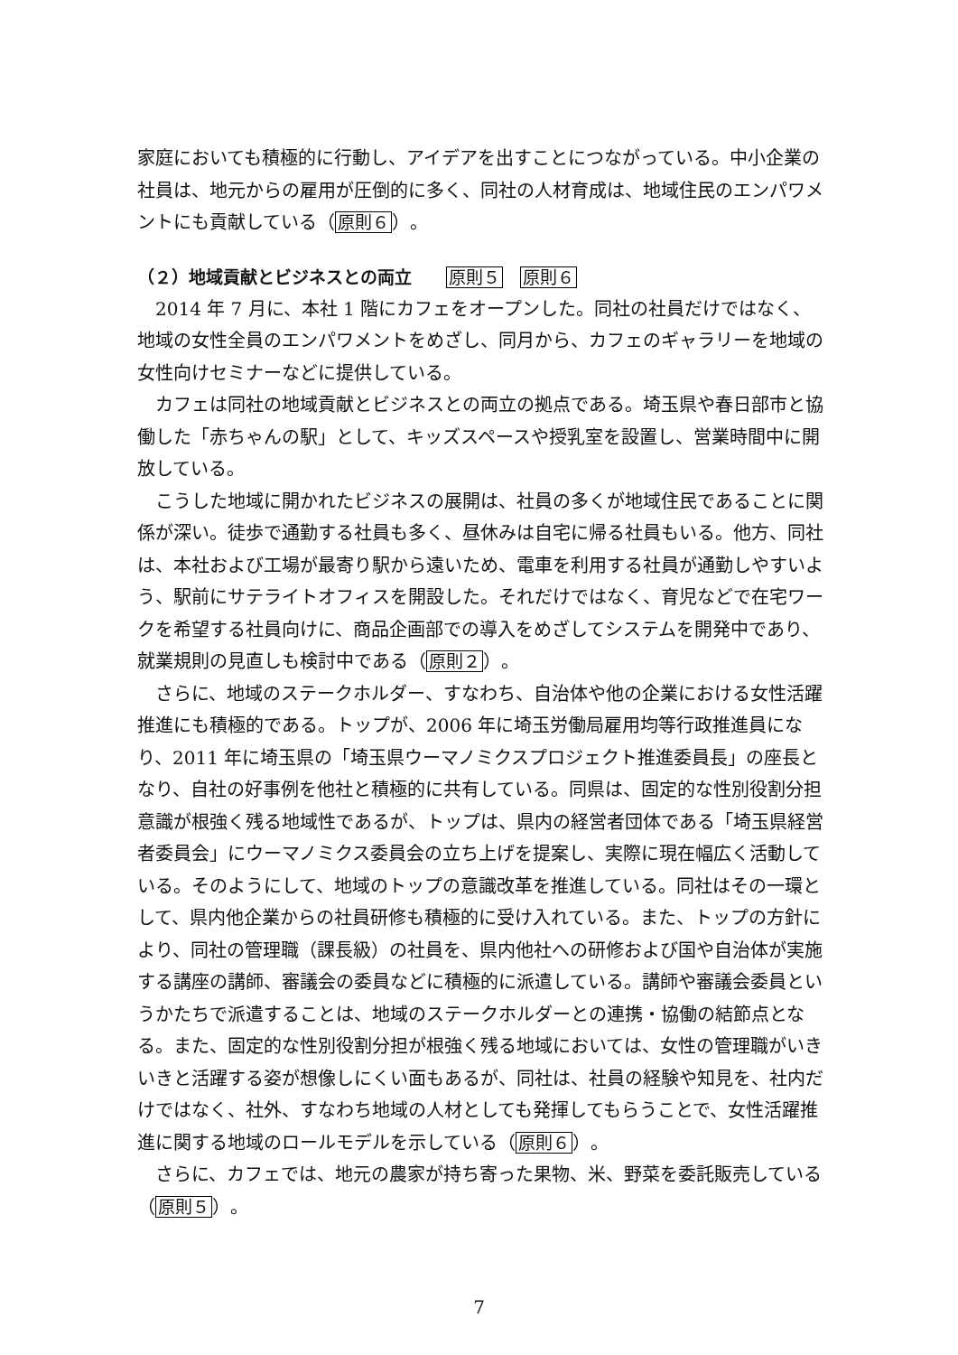家庭においても積極的に行動し、アイデアを出すことにつながっている。中小企業の社員は、地元からの雇用が圧倒的に多く、同社の人材育成は、地域住民のエンパワメントにも貢献している（原則６）。
（２）地域貢献とビジネスとの両立　　原則５　原則６
2014 年 7 月に、本社 1 階にカフェをオープンした。同社の社員だけではなく、地域の女性全員のエンパワメントをめざし、同月から、カフェのギャラリーを地域の女性向けセミナーなどに提供している。
カフェは同社の地域貢献とビジネスとの両立の拠点である。埼玉県や春日部市と協働した「赤ちゃんの駅」として、キッズスペースや授乳室を設置し、営業時間中に開放している。
こうした地域に開かれたビジネスの展開は、社員の多くが地域住民であることに関係が深い。徒歩で通勤する社員も多く、昼休みは自宅に帰る社員もいる。他方、同社は、本社および工場が最寄り駅から遠いため、電車を利用する社員が通勤しやすいよう、駅前にサテライトオフィスを開設した。それだけではなく、育児などで在宅ワークを希望する社員向けに、商品企画部での導入をめざしてシステムを開発中であり、就業規則の見直しも検討中である（原則２）。
さらに、地域のステークホルダー、すなわち、自治体や他の企業における女性活躍推進にも積極的である。トップが、2006 年に埼玉労働局雇用均等行政推進員になり、2011 年に埼玉県の「埼玉県ウーマノミクスプロジェクト推進委員長」の座長となり、自社の好事例を他社と積極的に共有している。同県は、固定的な性別役割分担意識が根強く残る地域性であるが、トップは、県内の経営者団体である「埼玉県経営者委員会」にウーマノミクス委員会の立ち上げを提案し、実際に現在幅広く活動している。そのようにして、地域のトップの意識改革を推進している。同社はその一環として、県内他企業からの社員研修も積極的に受け入れている。また、トップの方針により、同社の管理職（課長級）の社員を、県内他社への研修および国や自治体が実施する講座の講師、審議会の委員などに積極的に派遣している。講師や審議会委員というかたちで派遣することは、地域のステークホルダーとの連携・協働の結節点となる。また、固定的な性別役割分担が根強く残る地域においては、女性の管理職がいきいきと活躍する姿が想像しにくい面もあるが、同社は、社員の経験や知見を、社内だけではなく、社外、すなわち地域の人材としても発揮してもらうことで、女性活躍推進に関する地域のロールモデルを示している（原則６）。
さらに、カフェでは、地元の農家が持ち寄った果物、米、野菜を委託販売している（原則５）。
7